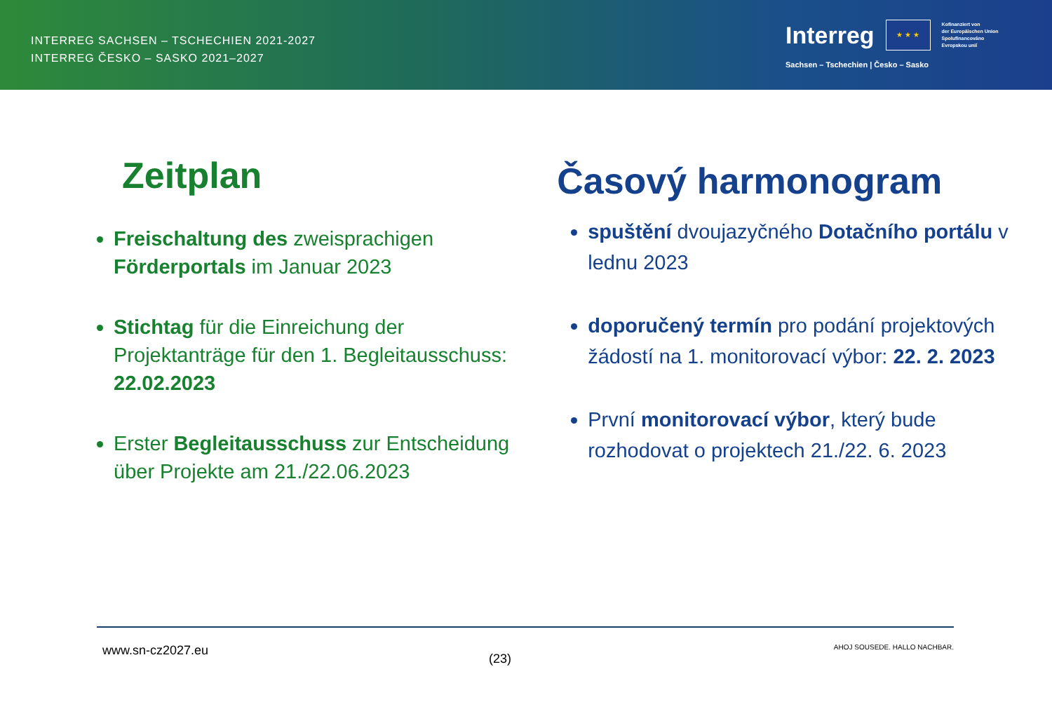INTERREG SACHSEN – TSCHECHIEN 2021-2027
INTERREG ČESKO – SASKO 2021–2027
Interreg
★ ★ ★
Kofinanziert von
der Europäischen Union
Spolufinancováno
Evropskou unií
Sachsen – Tschechien | Česko – Sasko
Zeitplan
Freischaltung des zweisprachigen Förderportals im Januar 2023
Stichtag für die Einreichung der Projektanträge für den 1. Begleitausschuss: 22.02.2023
Erster Begleitausschuss zur Entscheidung über Projekte am 21./22.06.2023
Časový harmonogram
spuštění dvoujazyčného Dotačního portálu v lednu 2023
doporučený termín pro podání projektových žádostí na 1. monitorovací výbor: 22. 2. 2023
První monitorovací výbor, který bude rozhodovat o projektech 21./22. 6. 2023
www.sn-cz2027.eu (23) AHOJ SOUSEDE. HALLO NACHBAR.